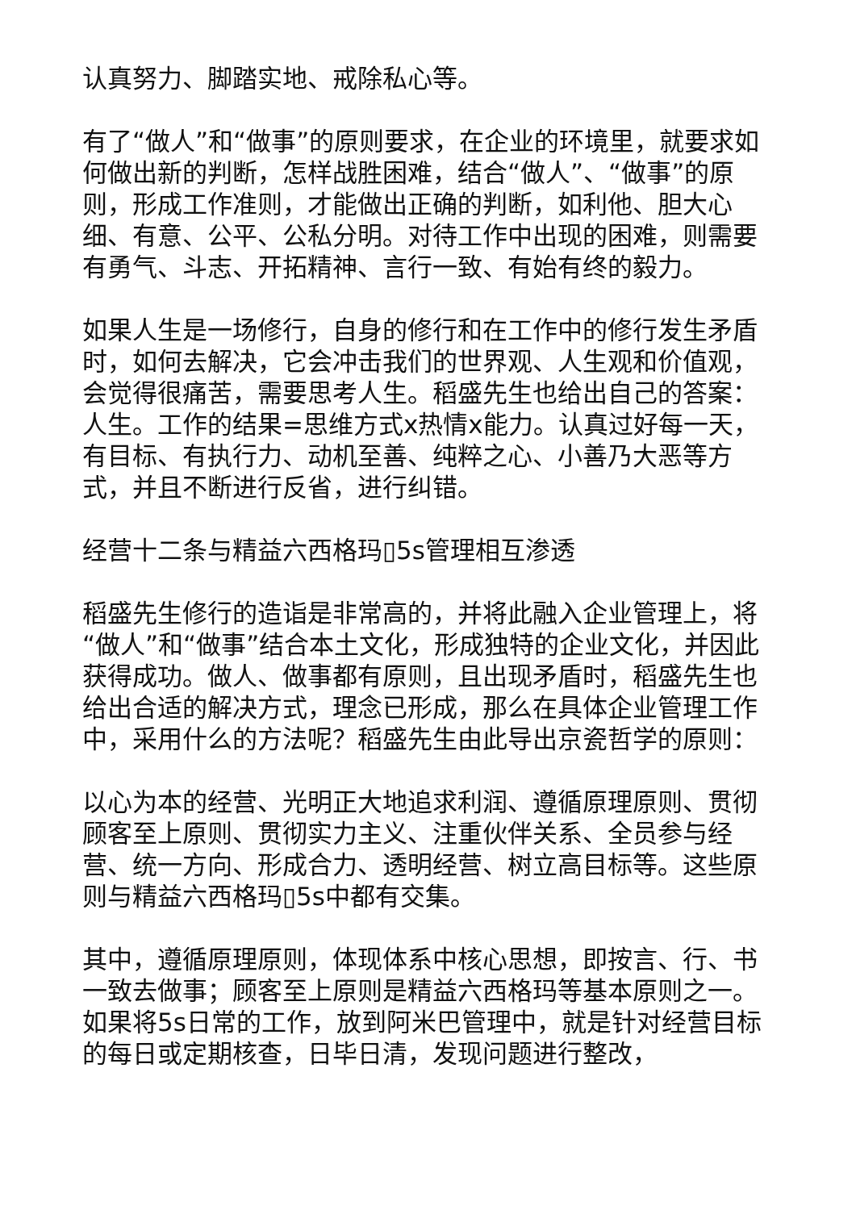认真努力、脚踏实地、戒除私心等。
有了“做人”和“做事”的原则要求，在企业的环境里，就要求如何做出新的判断，怎样战胜困难，结合“做人”、“做事”的原则，形成工作准则，才能做出正确的判断，如利他、胆大心细、有意、公平、公私分明。对待工作中出现的困难，则需要有勇气、斗志、开拓精神、言行一致、有始有终的毅力。
如果人生是一场修行，自身的修行和在工作中的修行发生矛盾时，如何去解决，它会冲击我们的世界观、人生观和价值观，会觉得很痛苦，需要思考人生。稻盛先生也给出自己的答案：人生。工作的结果=思维方式x热情x能力。认真过好每一天，有目标、有执行力、动机至善、纯粹之心、小善乃大恶等方式，并且不断进行反省，进行纠错。
经营十二条与精益六西格玛▯5s管理相互渗透
稻盛先生修行的造诣是非常高的，并将此融入企业管理上，将“做人”和“做事”结合本土文化，形成独特的企业文化，并因此获得成功。做人、做事都有原则，且出现矛盾时，稻盛先生也给出合适的解决方式，理念已形成，那么在具体企业管理工作中，采用什么的方法呢？稻盛先生由此导出京瓷哲学的原则：
以心为本的经营、光明正大地追求利润、遵循原理原则、贯彻顾客至上原则、贯彻实力主义、注重伙伴关系、全员参与经营、统一方向、形成合力、透明经营、树立高目标等。这些原则与精益六西格玛▯5s中都有交集。
其中，遵循原理原则，体现体系中核心思想，即按言、行、书一致去做事；顾客至上原则是精益六西格玛等基本原则之一。如果将5s日常的工作，放到阿米巴管理中，就是针对经营目标的每日或定期核查，日毕日清，发现问题进行整改，